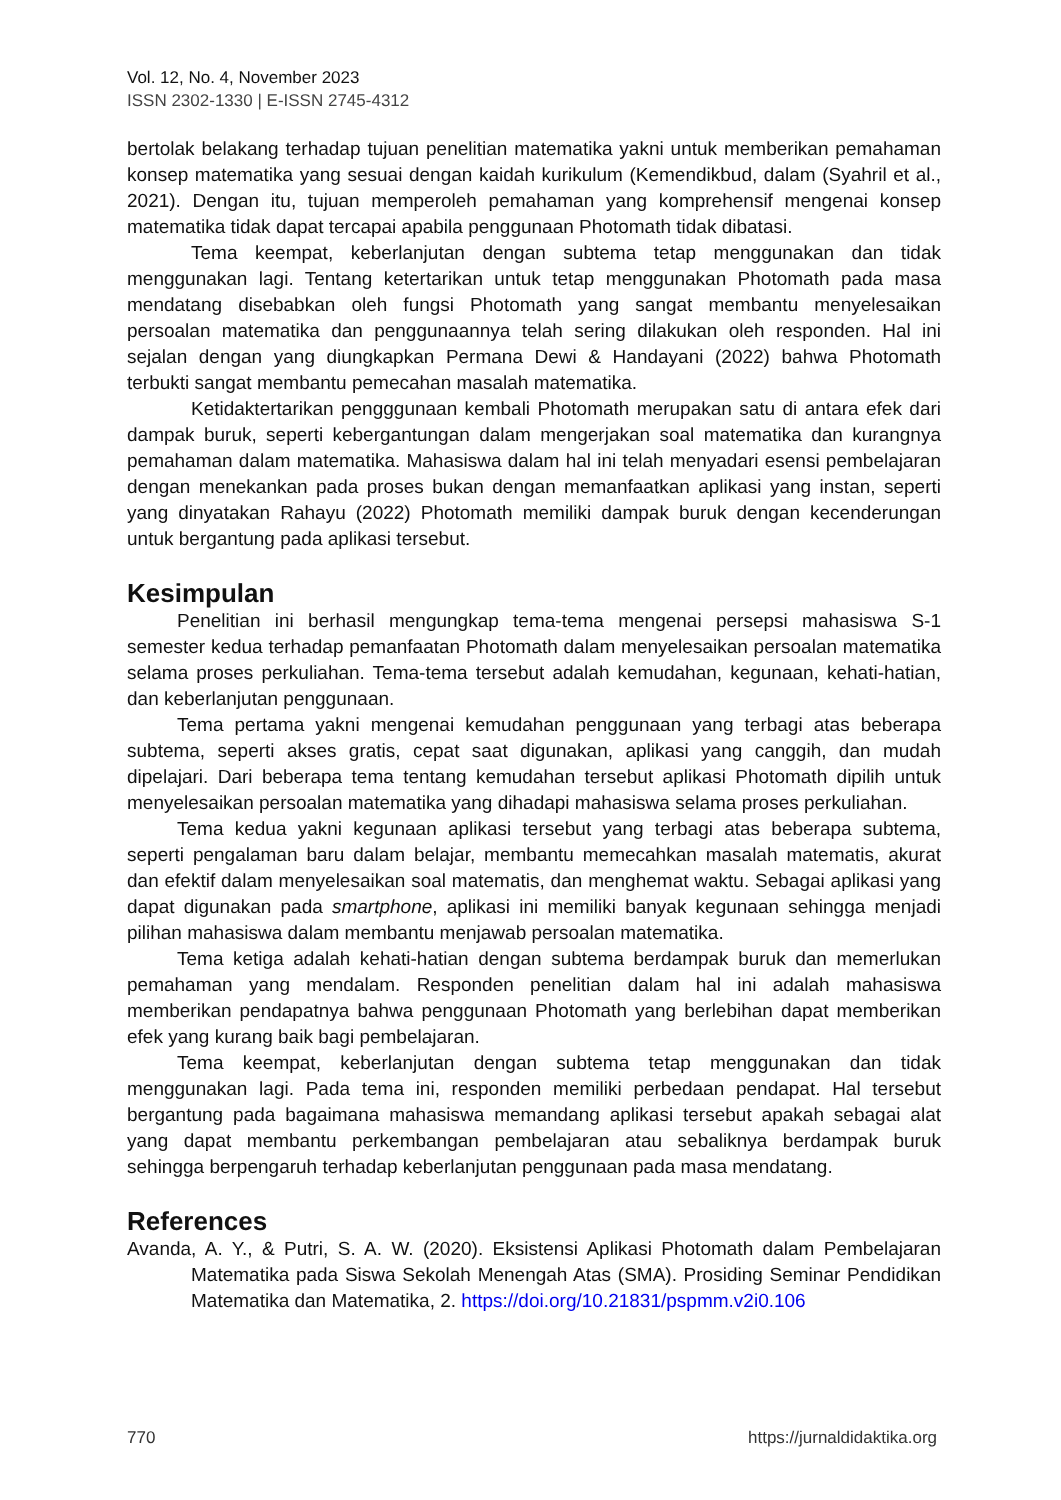Vol. 12, No. 4, November 2023
ISSN 2302-1330 | E-ISSN 2745-4312
bertolak belakang terhadap tujuan penelitian matematika yakni untuk memberikan pemahaman konsep matematika yang sesuai dengan kaidah kurikulum (Kemendikbud, dalam (Syahril et al., 2021). Dengan itu, tujuan memperoleh pemahaman yang komprehensif mengenai konsep matematika tidak dapat tercapai apabila penggunaan Photomath tidak dibatasi.
Tema keempat, keberlanjutan dengan subtema tetap menggunakan dan tidak menggunakan lagi. Tentang ketertarikan untuk tetap menggunakan Photomath pada masa mendatang disebabkan oleh fungsi Photomath yang sangat membantu menyelesaikan persoalan matematika dan penggunaannya telah sering dilakukan oleh responden. Hal ini sejalan dengan yang diungkapkan Permana Dewi & Handayani (2022) bahwa Photomath terbukti sangat membantu pemecahan masalah matematika.
Ketidaktertarikan pengggunaan kembali Photomath merupakan satu di antara efek dari dampak buruk, seperti kebergantungan dalam mengerjakan soal matematika dan kurangnya pemahaman dalam matematika. Mahasiswa dalam hal ini telah menyadari esensi pembelajaran dengan menekankan pada proses bukan dengan memanfaatkan aplikasi yang instan, seperti yang dinyatakan Rahayu (2022) Photomath memiliki dampak buruk dengan kecenderungan untuk bergantung pada aplikasi tersebut.
Kesimpulan
Penelitian ini berhasil mengungkap tema-tema mengenai persepsi mahasiswa S-1 semester kedua terhadap pemanfaatan Photomath dalam menyelesaikan persoalan matematika selama proses perkuliahan. Tema-tema tersebut adalah kemudahan, kegunaan, kehati-hatian, dan keberlanjutan penggunaan.
Tema pertama yakni mengenai kemudahan penggunaan yang terbagi atas beberapa subtema, seperti akses gratis, cepat saat digunakan, aplikasi yang canggih, dan mudah dipelajari. Dari beberapa tema tentang kemudahan tersebut aplikasi Photomath dipilih untuk menyelesaikan persoalan matematika yang dihadapi mahasiswa selama proses perkuliahan.
Tema kedua yakni kegunaan aplikasi tersebut yang terbagi atas beberapa subtema, seperti pengalaman baru dalam belajar, membantu memecahkan masalah matematis, akurat dan efektif dalam menyelesaikan soal matematis, dan menghemat waktu. Sebagai aplikasi yang dapat digunakan pada smartphone, aplikasi ini memiliki banyak kegunaan sehingga menjadi pilihan mahasiswa dalam membantu menjawab persoalan matematika.
Tema ketiga adalah kehati-hatian dengan subtema berdampak buruk dan memerlukan pemahaman yang mendalam. Responden penelitian dalam hal ini adalah mahasiswa memberikan pendapatnya bahwa penggunaan Photomath yang berlebihan dapat memberikan efek yang kurang baik bagi pembelajaran.
Tema keempat, keberlanjutan dengan subtema tetap menggunakan dan tidak menggunakan lagi. Pada tema ini, responden memiliki perbedaan pendapat. Hal tersebut bergantung pada bagaimana mahasiswa memandang aplikasi tersebut apakah sebagai alat yang dapat membantu perkembangan pembelajaran atau sebaliknya berdampak buruk sehingga berpengaruh terhadap keberlanjutan penggunaan pada masa mendatang.
References
Avanda, A. Y., & Putri, S. A. W. (2020). Eksistensi Aplikasi Photomath dalam Pembelajaran Matematika pada Siswa Sekolah Menengah Atas (SMA). Prosiding Seminar Pendidikan Matematika dan Matematika, 2. https://doi.org/10.21831/pspmm.v2i0.106
770 https://jurnaldidaktika.org